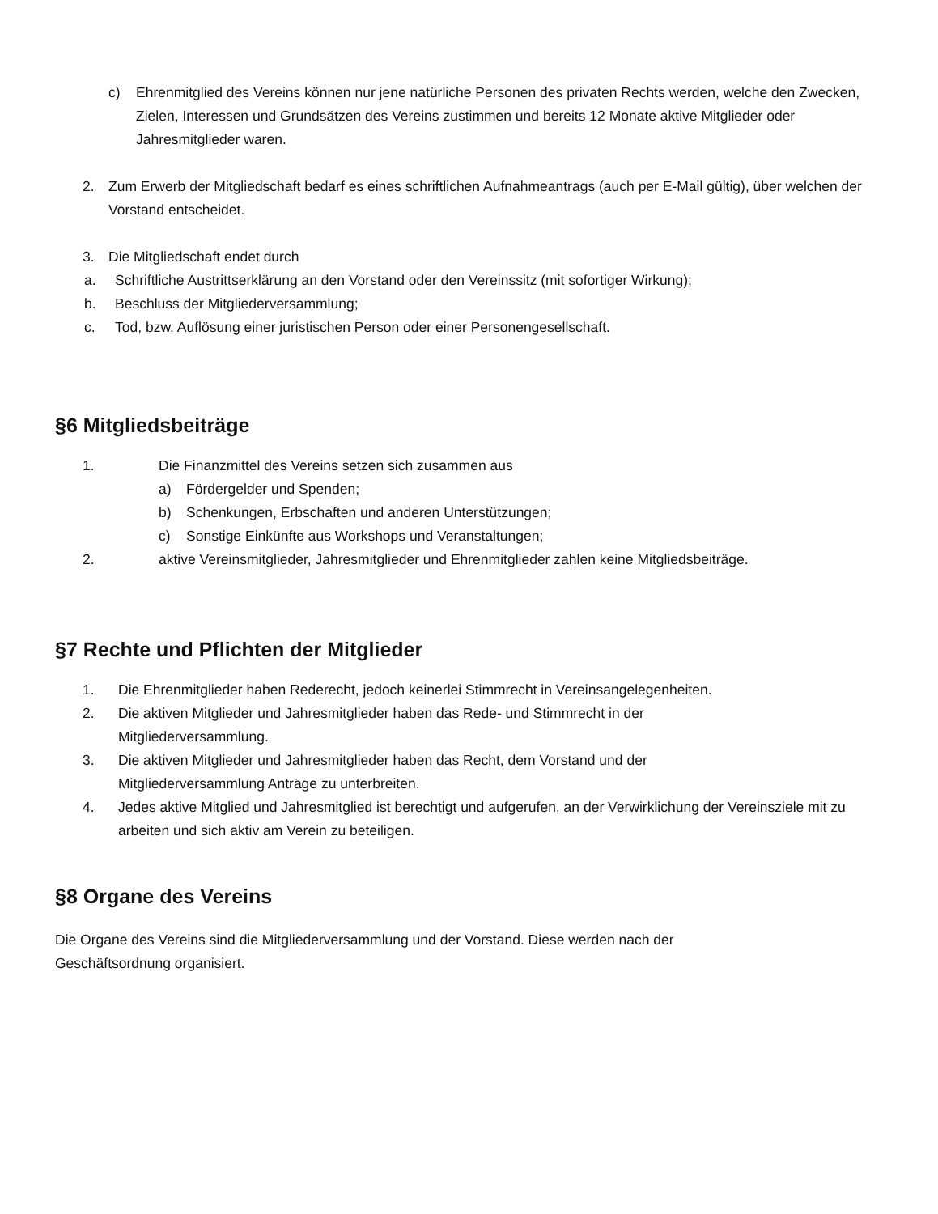c) Ehrenmitglied des Vereins können nur jene natürliche Personen des privaten Rechts werden, welche den Zwecken, Zielen, Interessen und Grundsätzen des Vereins zustimmen und bereits 12 Monate aktive Mitglieder oder Jahresmitglieder waren.
2. Zum Erwerb der Mitgliedschaft bedarf es eines schriftlichen Aufnahmeantrags (auch per E-Mail gültig), über welchen der Vorstand entscheidet.
3. Die Mitgliedschaft endet durch
a. Schriftliche Austrittserklärung an den Vorstand oder den Vereinssitz (mit sofortiger Wirkung);
b. Beschluss der Mitgliederversammlung;
c. Tod, bzw. Auflösung einer juristischen Person oder einer Personengesellschaft.
§6 Mitgliedsbeiträge
1. Die Finanzmittel des Vereins setzen sich zusammen aus
a) Fördergelder und Spenden;
b) Schenkungen, Erbschaften und anderen Unterstützungen;
c) Sonstige Einkünfte aus Workshops und Veranstaltungen;
2. aktive Vereinsmitglieder, Jahresmitglieder und Ehrenmitglieder zahlen keine Mitgliedsbeiträge.
§7 Rechte und Pflichten der Mitglieder
1. Die Ehrenmitglieder haben Rederecht, jedoch keinerlei Stimmrecht in Vereinsangelegenheiten.
2. Die aktiven Mitglieder und Jahresmitglieder haben das Rede- und Stimmrecht in der
Mitgliederversammlung.
3. Die aktiven Mitglieder und Jahresmitglieder haben das Recht, dem Vorstand und der
Mitgliederversammlung Anträge zu unterbreiten.
4. Jedes aktive Mitglied und Jahresmitglied ist berechtigt und aufgerufen, an der Verwirklichung der Vereinsziele mit zu arbeiten und sich aktiv am Verein zu beteiligen.
§8 Organe des Vereins
Die Organe des Vereins sind die Mitgliederversammlung und der Vorstand. Diese werden nach der
Geschäftsordnung organisiert.